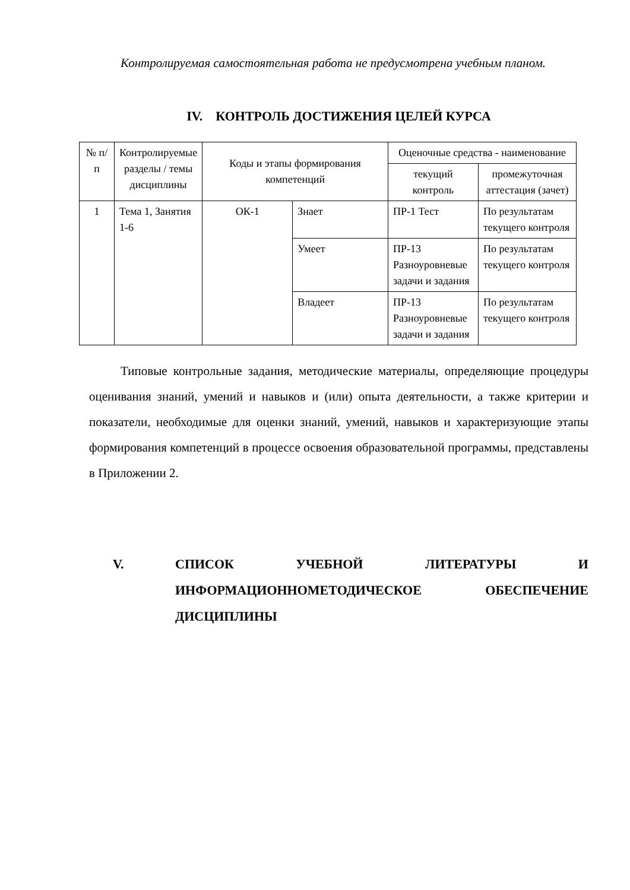Контролируемая самостоятельная работа не предусмотрена учебным планом.
IV. КОНТРОЛЬ ДОСТИЖЕНИЯ ЦЕЛЕЙ КУРСА
| № п/п | Контролируемые разделы / темы дисциплины | Коды и этапы формирования компетенций | | Оценочные средства - наименование | |
| --- | --- | --- | --- | --- | --- |
| | | | | текущий контроль | промежуточная аттестация (зачет) |
| 1 | Тема 1, Занятия 1-6 | ОК-1 | Знает | ПР-1 Тест | По результатам текущего контроля |
| | | | Умеет | ПР-13 Разноуровневые задачи и задания | По результатам текущего контроля |
| | | | Владеет | ПР-13 Разноуровневые задачи и задания | По результатам текущего контроля |
Типовые контрольные задания, методические материалы, определяющие процедуры оценивания знаний, умений и навыков и (или) опыта деятельности, а также критерии и показатели, необходимые для оценки знаний, умений, навыков и характеризующие этапы формирования компетенций в процессе освоения образовательной программы, представлены в Приложении 2.
V. СПИСОК УЧЕБНОЙ ЛИТЕРАТУРЫ И ИНФОРМАЦИОННОМЕТОДИЧЕСКОЕ ОБЕСПЕЧЕНИЕ ДИСЦИПЛИНЫ